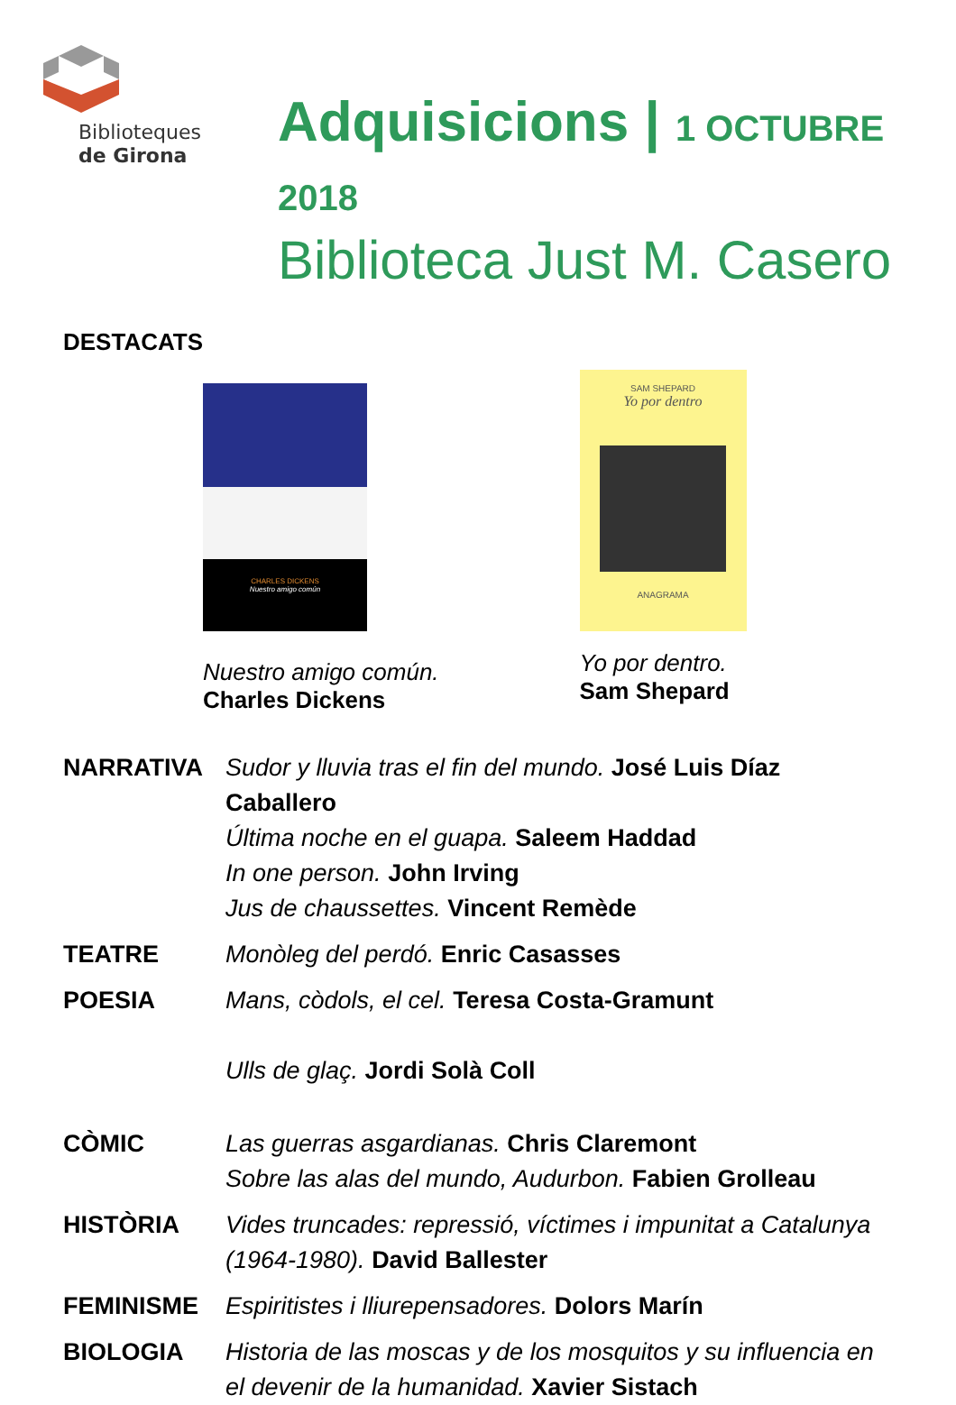Biblioteques
de Girona
Adquisicions | 1 OCTUBRE 2018
Biblioteca Just M. Casero
DESTACATS
CHARLES DICKENS
Nuestro amigo común
Nuestro amigo común.
Charles Dickens
SAM SHEPARD
Yo por dentro
ANAGRAMA
Yo por dentro.
Sam Shepard
NARRATIVA Sudor y lluvia tras el fin del mundo. José Luis Díaz Caballero
Última noche en el guapa. Saleem Haddad
In one person. John Irving
Jus de chaussettes. Vincent Remède
TEATRE Monòleg del perdó. Enric Casasses
POESIA Mans, còdols, el cel. Teresa Costa-Gramunt
Ulls de glaç. Jordi Solà Coll
CÒMIC Las guerras asgardianas. Chris Claremont
Sobre las alas del mundo, Audurbon. Fabien Grolleau
HISTÒRIA Vides truncades: repressió, víctimes i impunitat a Catalunya (1964-1980). David Ballester
FEMINISME Espiritistes i lliurepensadores. Dolors Marín
BIOLOGIA Historia de las moscas y de los mosquitos y su influencia en el devenir de la humanidad. Xavier Sistach